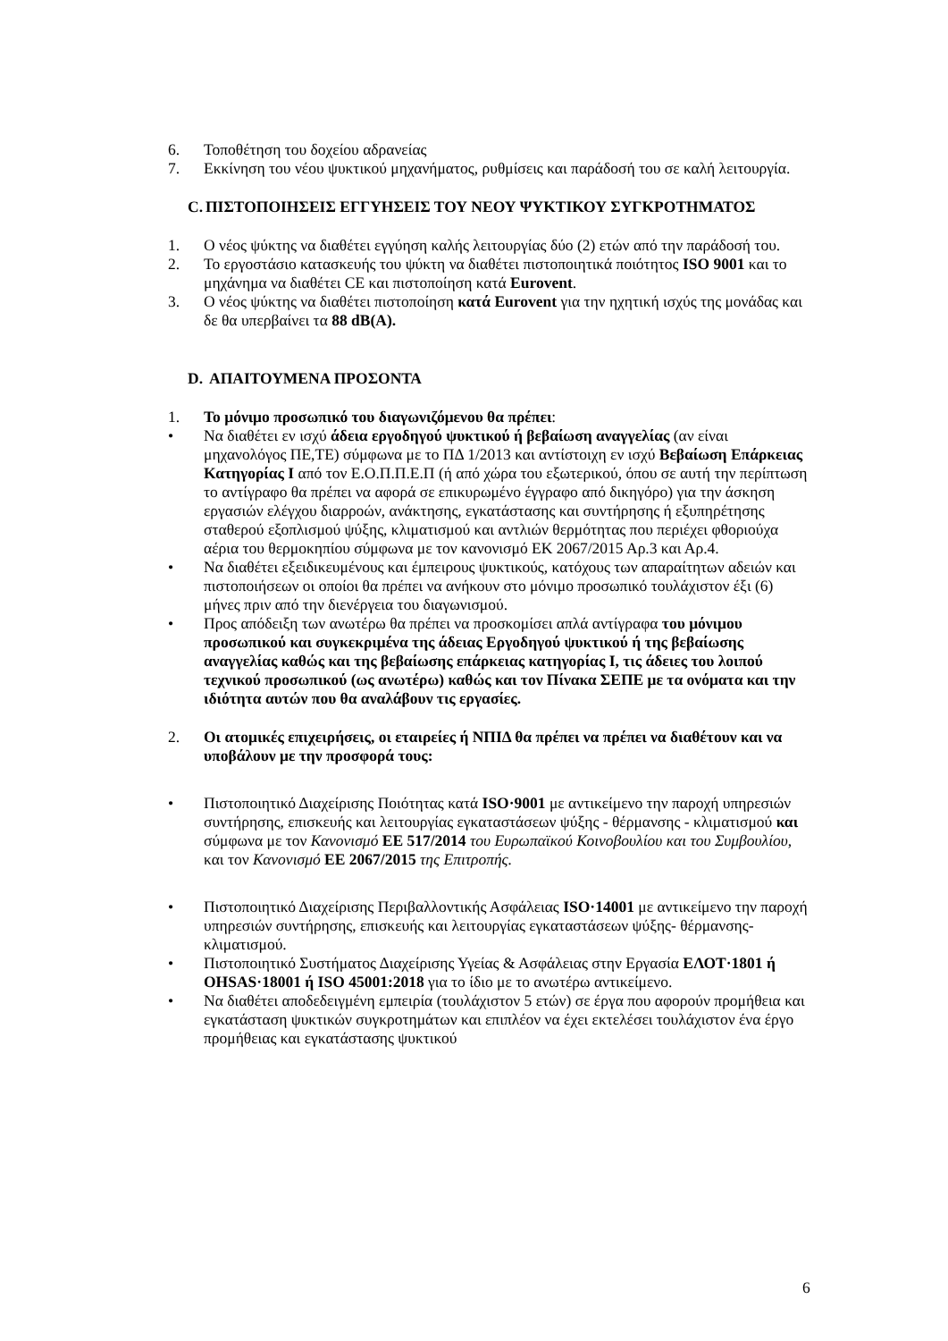6. Τοποθέτηση του δοχείου αδρανείας
7. Εκκίνηση του νέου ψυκτικού μηχανήματος, ρυθμίσεις και παράδοσή του σε καλή λειτουργία.
C. ΠΙΣΤΟΠΟΙΗΣΕΙΣ ΕΓΓΥΗΣΕΙΣ ΤΟΥ ΝΕΟΥ ΨΥΚΤΙΚΟΥ ΣΥΓΚΡΟΤΗΜΑΤΟΣ
1. Ο νέος ψύκτης να διαθέτει εγγύηση καλής λειτουργίας δύο (2) ετών από την παράδοσή του.
2. Το εργοστάσιο κατασκευής του ψύκτη να διαθέτει πιστοποιητικά ποιότητος ISO 9001 και το μηχάνημα να διαθέτει CE και πιστοποίηση κατά Eurovent.
3. Ο νέος ψύκτης να διαθέτει πιστοποίηση κατά Eurovent για την ηχητική ισχύς της μονάδας και δε θα υπερβαίνει τα 88 dB(A).
D. ΑΠΑΙΤΟΥΜΕΝΑ ΠΡΟΣΟΝΤΑ
1. Το μόνιμο προσωπικό του διαγωνιζόμενου θα πρέπει:
• Να διαθέτει εν ισχύ άδεια εργοδηγού ψυκτικού ή βεβαίωση αναγγελίας (αν είναι μηχανολόγος ΠΕ,ΤΕ) σύμφωνα με το ΠΔ 1/2013 και αντίστοιχη εν ισχύ Βεβαίωση Επάρκειας Κατηγορίας Ι από τον Ε.Ο.Π.Π.Ε.Π (ή από χώρα του εξωτερικού, όπου σε αυτή την περίπτωση το αντίγραφο θα πρέπει να αφορά σε επικυρωμένο έγγραφο από δικηγόρο) για την άσκηση εργασιών ελέγχου διαρροών, ανάκτησης, εγκατάστασης και συντήρησης ή εξυπηρέτησης σταθερού εξοπλισμού ψύξης, κλιματισμού και αντλιών θερμότητας που περιέχει φθοριούχα αέρια του θερμοκηπίου σύμφωνα με τον κανονισμό ΕΚ 2067/2015 Αρ.3 και Αρ.4.
• Να διαθέτει εξειδικευμένους και έμπειρους ψυκτικούς, κατόχους των απαραίτητων αδειών και πιστοποιήσεων οι οποίοι θα πρέπει να ανήκουν στο μόνιμο προσωπικό τουλάχιστον έξι (6) μήνες πριν από την διενέργεια του διαγωνισμού.
• Προς απόδειξη των ανωτέρω θα πρέπει να προσκομίσει απλά αντίγραφα του μόνιμου προσωπικού και συγκεκριμένα της άδειας Εργοδηγού ψυκτικού ή της βεβαίωσης αναγγελίας καθώς και της βεβαίωσης επάρκειας κατηγορίας Ι, τις άδειες του λοιπού τεχνικού προσωπικού (ως ανωτέρω) καθώς και τον Πίνακα ΣΕΠΕ με τα ονόματα και την ιδιότητα αυτών που θα αναλάβουν τις εργασίες.
2. Οι ατομικές επιχειρήσεις, οι εταιρείες ή ΝΠΙΔ θα πρέπει να πρέπει να διαθέτουν και να υποβάλουν με την προσφορά τους:
• Πιστοποιητικό Διαχείρισης Ποιότητας κατά ISO·9001 με αντικείμενο την παροχή υπηρεσιών συντήρησης, επισκευής και λειτουργίας εγκαταστάσεων ψύξης - θέρμανσης - κλιματισμού και σύμφωνα με τον Κανονισμό ΕΕ 517/2014 του Ευρωπαϊκού Κοινοβουλίου και του Συμβουλίου, και τον Κανονισμό ΕΕ 2067/2015 της Επιτροπής.
• Πιστοποιητικό Διαχείρισης Περιβαλλοντικής Ασφάλειας ISO·14001 με αντικείμενο την παροχή υπηρεσιών συντήρησης, επισκευής και λειτουργίας εγκαταστάσεων ψύξης- θέρμανσης-κλιματισμού.
• Πιστοποιητικό Συστήματος Διαχείρισης Υγείας & Ασφάλειας στην Εργασία ΕΛΟΤ·1801 ή OHSAS·18001 ή ISO 45001:2018 για το ίδιο με το ανωτέρω αντικείμενο.
• Να διαθέτει αποδεδειγμένη εμπειρία (τουλάχιστον 5 ετών) σε έργα που αφορούν προμήθεια και εγκατάσταση ψυκτικών συγκροτημάτων και επιπλέον να έχει εκτελέσει τουλάχιστον ένα έργο προμήθειας και εγκατάστασης ψυκτικού
6